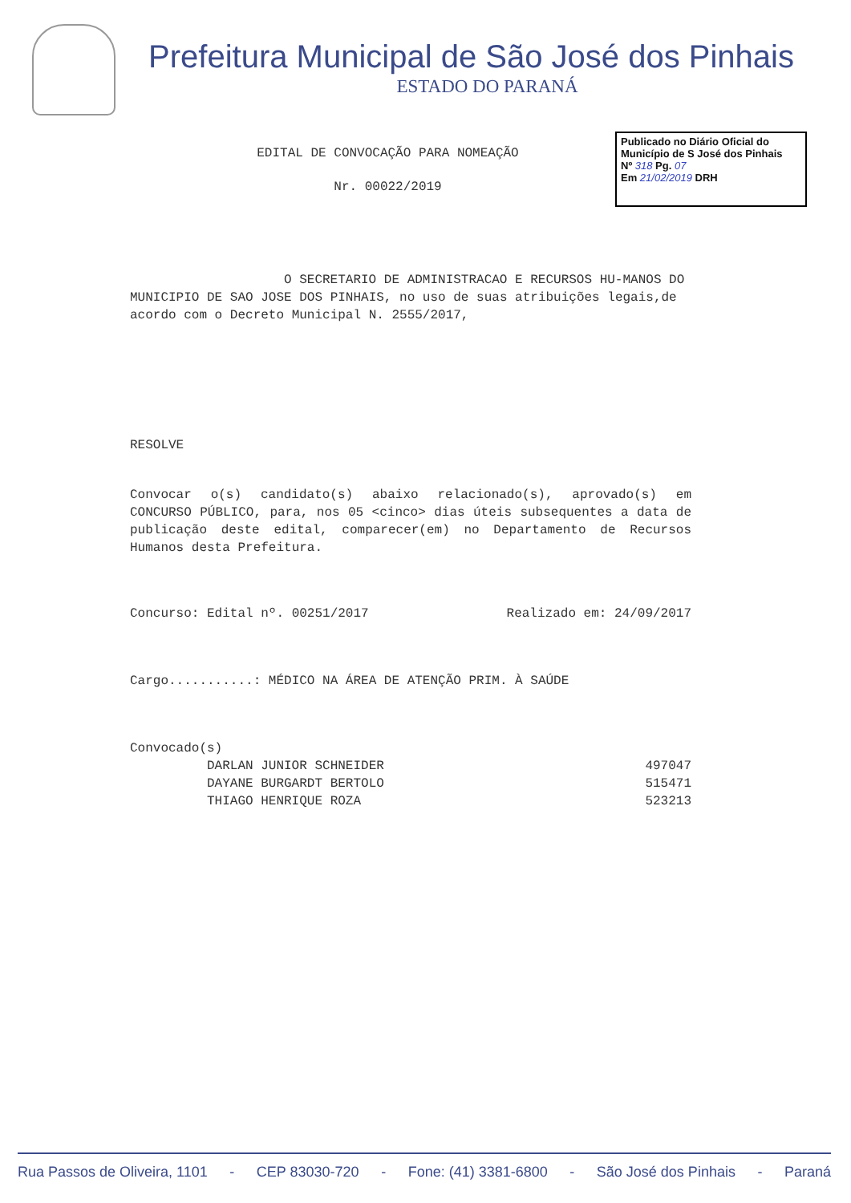Prefeitura Municipal de São José dos Pinhais
ESTADO DO PARANÁ
EDITAL DE CONVOCAÇÃO PARA NOMEAÇÃO
Nr. 00022/2019
Publicado no Diário Oficial do Município de S José dos Pinhais
Nº 318 Pg. 07
Em 21/02/2019 DRH
O SECRETARIO DE ADMINISTRACAO E RECURSOS HU-MANOS DO MUNICIPIO DE SAO JOSE DOS PINHAIS, no uso de suas atribuições legais,de acordo com o Decreto Municipal N. 2555/2017,
RESOLVE
Convocar o(s) candidato(s) abaixo relacionado(s), aprovado(s) em CONCURSO PÚBLICO, para, nos 05 <cinco> dias úteis subsequentes a data de publicação deste edital, comparecer(em) no Departamento de Recursos Humanos desta Prefeitura.
Concurso: Edital nº. 00251/2017 Realizado em: 24/09/2017
Cargo...........: MÉDICO NA ÁREA DE ATENÇÃO PRIM. À SAÚDE
Convocado(s)
| DARLAN JUNIOR SCHNEIDER | 497047 |
| DAYANE BURGARDT BERTOLO | 515471 |
| THIAGO HENRIQUE ROZA | 523213 |
Rua Passos de Oliveira, 1101 - CEP 83030-720 - Fone: (41) 3381-6800 - São José dos Pinhais - Paraná